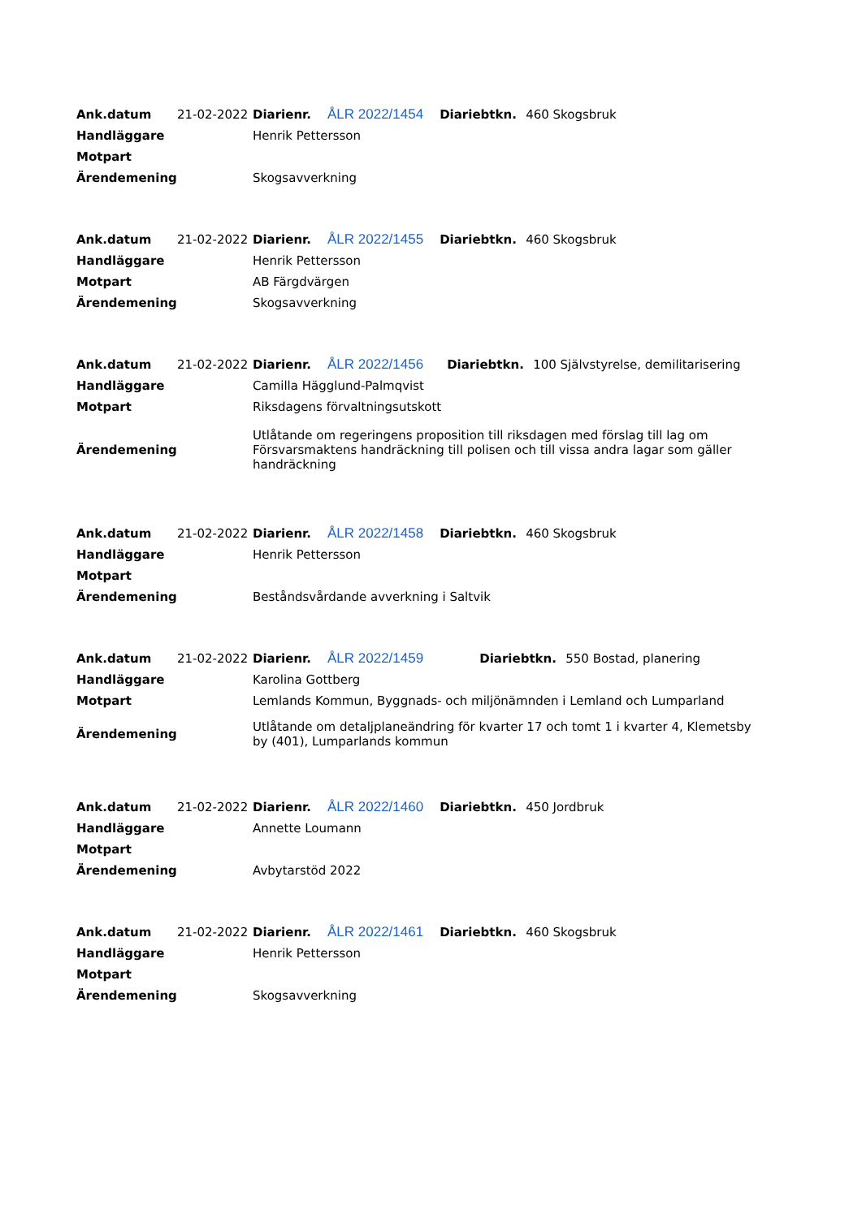| Ank.datum | 21-02-2022 | Diarienr. | ÅLR 2022/1454 | Diariebtkn. | 460 Skogsbruk |
| Handläggare | | Henrik Pettersson | | | |
| Motpart | | | | | |
| Ärendemening | | Skogsavverkning | | | |
| Ank.datum | 21-02-2022 | Diarienr. | ÅLR 2022/1455 | Diariebtkn. | 460 Skogsbruk |
| Handläggare | | Henrik Pettersson | | | |
| Motpart | | AB Färgdvärgen | | | |
| Ärendemening | | Skogsavverkning | | | |
| Ank.datum | 21-02-2022 | Diarienr. | ÅLR 2022/1456 | Diariebtkn. | 100 Självstyrelse, demilitarisering |
| Handläggare | | Camilla Hägglund-Palmqvist | | | |
| Motpart | | Riksdagens förvaltningsutskott | | | |
| Ärendemening | | Utlåtande om regeringens proposition till riksdagen med förslag till lag om Försvarsmaktens handräckning till polisen och till vissa andra lagar som gäller handräckning | | | |
| Ank.datum | 21-02-2022 | Diarienr. | ÅLR 2022/1458 | Diariebtkn. | 460 Skogsbruk |
| Handläggare | | Henrik Pettersson | | | |
| Motpart | | | | | |
| Ärendemening | | Beståndsvårdande avverkning i Saltvik | | | |
| Ank.datum | 21-02-2022 | Diarienr. | ÅLR 2022/1459 | Diariebtkn. | 550 Bostad, planering |
| Handläggare | | Karolina Gottberg | | | |
| Motpart | | Lemlands Kommun, Byggnads- och miljönämnden i Lemland och Lumparland | | | |
| Ärendemening | | Utlåtande om detaljplaneändring för kvarter 17 och tomt 1 i kvarter 4, Klemetsby by (401), Lumparlands kommun | | | |
| Ank.datum | 21-02-2022 | Diarienr. | ÅLR 2022/1460 | Diariebtkn. | 450 Jordbruk |
| Handläggare | | Annette Loumann | | | |
| Motpart | | | | | |
| Ärendemening | | Avbytarstöd 2022 | | | |
| Ank.datum | 21-02-2022 | Diarienr. | ÅLR 2022/1461 | Diariebtkn. | 460 Skogsbruk |
| Handläggare | | Henrik Pettersson | | | |
| Motpart | | | | | |
| Ärendemening | | Skogsavverkning | | | |